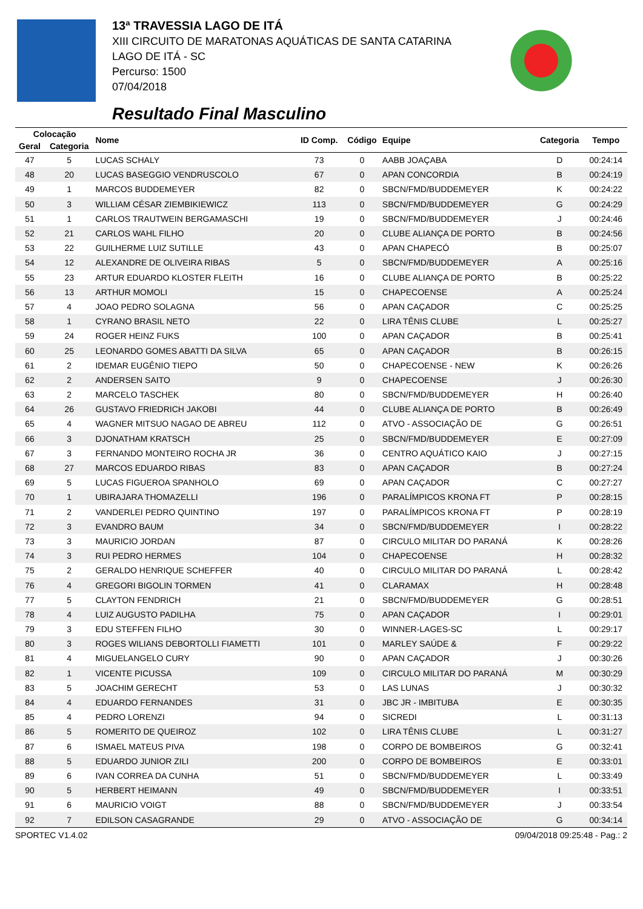13ª TRAVESSIA LAGO DE ITÁ
XIII CIRCUITO DE MARATONAS AQUÁTICAS DE SANTA CATARINA
LAGO DE ITÁ - SC
Percurso: 1500
07/04/2018
Resultado Final Masculino
| Colocação | | Nome | ID Comp. | Código | Equipe | Categoria | Tempo |
| --- | --- | --- | --- | --- | --- | --- | --- |
| Geral | Categoria | | | | | | |
| 47 | 5 | LUCAS SCHALY | 73 | 0 | AABB JOAÇABA | D | 00:24:14 |
| 48 | 20 | LUCAS BASEGGIO VENDRUSCOLO | 67 | 0 | APAN CONCORDIA | B | 00:24:19 |
| 49 | 1 | MARCOS BUDDEMEYER | 82 | 0 | SBCN/FMD/BUDDEMEYER | K | 00:24:22 |
| 50 | 3 | WILLIAM CÉSAR ZIEMBIKIEWICZ | 113 | 0 | SBCN/FMD/BUDDEMEYER | G | 00:24:29 |
| 51 | 1 | CARLOS TRAUTWEIN BERGAMASCHI | 19 | 0 | SBCN/FMD/BUDDEMEYER | J | 00:24:46 |
| 52 | 21 | CARLOS WAHL FILHO | 20 | 0 | CLUBE ALIANÇA DE PORTO | B | 00:24:56 |
| 53 | 22 | GUILHERME LUIZ SUTILLE | 43 | 0 | APAN CHAPECÓ | B | 00:25:07 |
| 54 | 12 | ALEXANDRE DE OLIVEIRA RIBAS | 5 | 0 | SBCN/FMD/BUDDEMEYER | A | 00:25:16 |
| 55 | 23 | ARTUR EDUARDO KLOSTER FLEITH | 16 | 0 | CLUBE ALIANÇA DE PORTO | B | 00:25:22 |
| 56 | 13 | ARTHUR MOMOLI | 15 | 0 | CHAPECOENSE | A | 00:25:24 |
| 57 | 4 | JOAO PEDRO SOLAGNA | 56 | 0 | APAN CAÇADOR | C | 00:25:25 |
| 58 | 1 | CYRANO BRASIL NETO | 22 | 0 | LIRA TÊNIS CLUBE | L | 00:25:27 |
| 59 | 24 | ROGER HEINZ FUKS | 100 | 0 | APAN CAÇADOR | B | 00:25:41 |
| 60 | 25 | LEONARDO GOMES ABATTI DA SILVA | 65 | 0 | APAN CAÇADOR | B | 00:26:15 |
| 61 | 2 | IDEMAR EUGÊNIO TIEPO | 50 | 0 | CHAPECOENSE - NEW | K | 00:26:26 |
| 62 | 2 | ANDERSEN SAITO | 9 | 0 | CHAPECOENSE | J | 00:26:30 |
| 63 | 2 | MARCELO TASCHEK | 80 | 0 | SBCN/FMD/BUDDEMEYER | H | 00:26:40 |
| 64 | 26 | GUSTAVO FRIEDRICH JAKOBI | 44 | 0 | CLUBE ALIANÇA DE PORTO | B | 00:26:49 |
| 65 | 4 | WAGNER MITSUO NAGAO DE ABREU | 112 | 0 | ATVO - ASSOCIAÇÃO DE | G | 00:26:51 |
| 66 | 3 | DJONATHAM KRATSCH | 25 | 0 | SBCN/FMD/BUDDEMEYER | E | 00:27:09 |
| 67 | 3 | FERNANDO MONTEIRO ROCHA JR | 36 | 0 | CENTRO AQUÁTICO KAIO | J | 00:27:15 |
| 68 | 27 | MARCOS EDUARDO RIBAS | 83 | 0 | APAN CAÇADOR | B | 00:27:24 |
| 69 | 5 | LUCAS FIGUEROA SPANHOLO | 69 | 0 | APAN CAÇADOR | C | 00:27:27 |
| 70 | 1 | UBIRAJARA THOMAZELLI | 196 | 0 | PARALÍMPICOS KRONA FT | P | 00:28:15 |
| 71 | 2 | VANDERLEI PEDRO QUINTINO | 197 | 0 | PARALÍMPICOS KRONA FT | P | 00:28:19 |
| 72 | 3 | EVANDRO BAUM | 34 | 0 | SBCN/FMD/BUDDEMEYER | I | 00:28:22 |
| 73 | 3 | MAURICIO JORDAN | 87 | 0 | CIRCULO MILITAR DO PARANÁ | K | 00:28:26 |
| 74 | 3 | RUI PEDRO HERMES | 104 | 0 | CHAPECOENSE | H | 00:28:32 |
| 75 | 2 | GERALDO HENRIQUE SCHEFFER | 40 | 0 | CIRCULO MILITAR DO PARANÁ | L | 00:28:42 |
| 76 | 4 | GREGORI BIGOLIN TORMEN | 41 | 0 | CLARAMAX | H | 00:28:48 |
| 77 | 5 | CLAYTON FENDRICH | 21 | 0 | SBCN/FMD/BUDDEMEYER | G | 00:28:51 |
| 78 | 4 | LUIZ AUGUSTO PADILHA | 75 | 0 | APAN CAÇADOR | I | 00:29:01 |
| 79 | 3 | EDU STEFFEN FILHO | 30 | 0 | WINNER-LAGES-SC | L | 00:29:17 |
| 80 | 3 | ROGES WILIANS DEBORTOLLI FIAMETTI | 101 | 0 | MARLEY SAÚDE & | F | 00:29:22 |
| 81 | 4 | MIGUELANGELO CURY | 90 | 0 | APAN CAÇADOR | J | 00:30:26 |
| 82 | 1 | VICENTE PICUSSA | 109 | 0 | CIRCULO MILITAR DO PARANÁ | M | 00:30:29 |
| 83 | 5 | JOACHIM GERECHT | 53 | 0 | LAS LUNAS | J | 00:30:32 |
| 84 | 4 | EDUARDO FERNANDES | 31 | 0 | JBC JR - IMBITUBA | E | 00:30:35 |
| 85 | 4 | PEDRO LORENZI | 94 | 0 | SICREDI | L | 00:31:13 |
| 86 | 5 | ROMERITO DE QUEIROZ | 102 | 0 | LIRA TÊNIS CLUBE | L | 00:31:27 |
| 87 | 6 | ISMAEL MATEUS PIVA | 198 | 0 | CORPO DE BOMBEIROS | G | 00:32:41 |
| 88 | 5 | EDUARDO JUNIOR ZILI | 200 | 0 | CORPO DE BOMBEIROS | E | 00:33:01 |
| 89 | 6 | IVAN CORREA DA CUNHA | 51 | 0 | SBCN/FMD/BUDDEMEYER | L | 00:33:49 |
| 90 | 5 | HERBERT HEIMANN | 49 | 0 | SBCN/FMD/BUDDEMEYER | I | 00:33:51 |
| 91 | 6 | MAURICIO VOIGT | 88 | 0 | SBCN/FMD/BUDDEMEYER | J | 00:33:54 |
| 92 | 7 | EDILSON CASAGRANDE | 29 | 0 | ATVO - ASSOCIAÇÃO DE | G | 00:34:14 |
SPORTEC V1.4.02 09/04/2018 09:25:48 - Pag.: 2